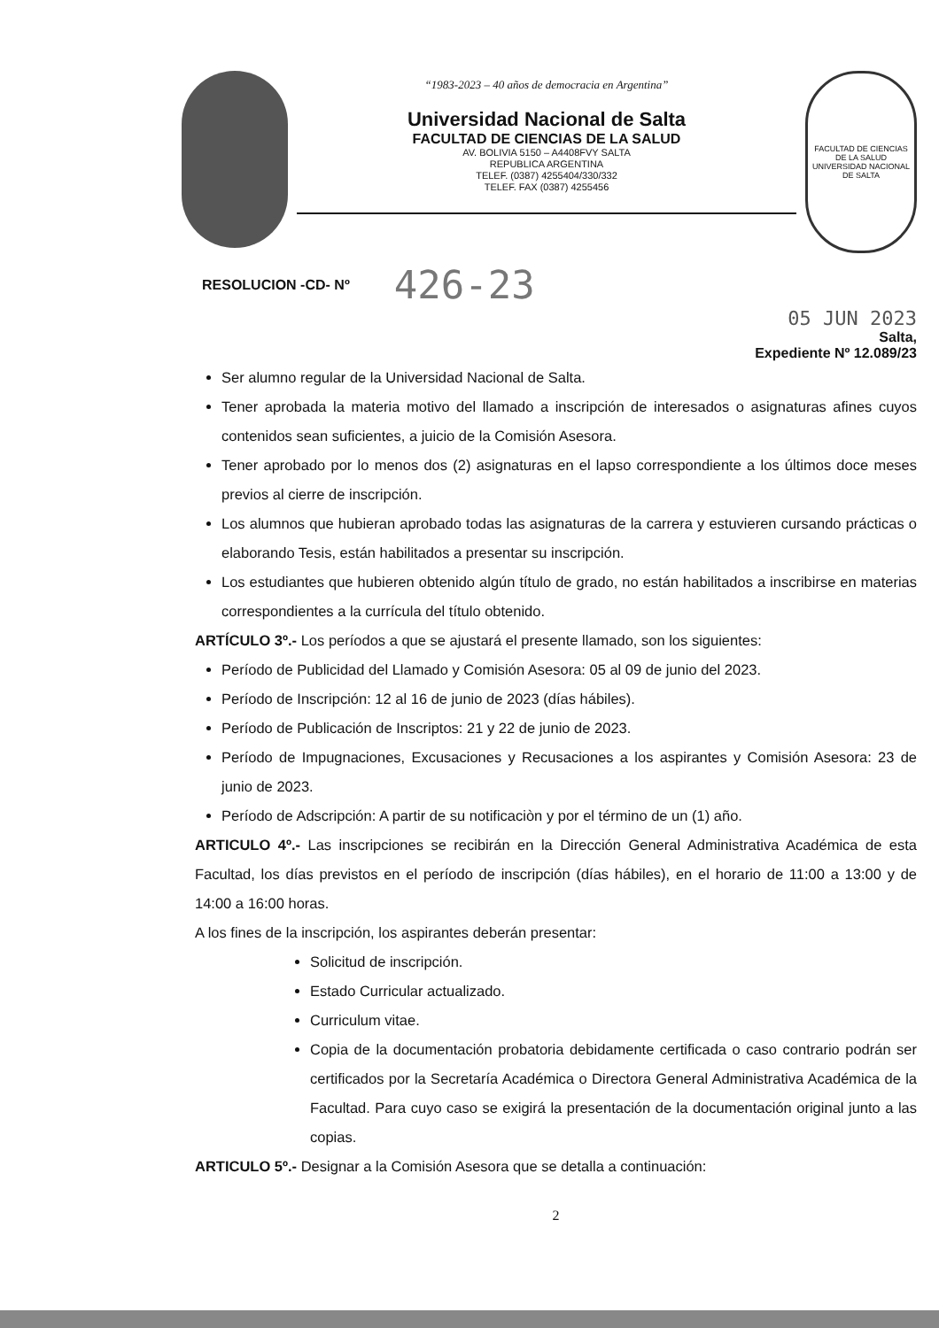“1983-2023 – 40 años de democracia en Argentina”
Universidad Nacional de Salta
FACULTAD DE CIENCIAS DE LA SALUD
AV. BOLIVIA 5150 – A4408FVY SALTA
REPUBLICA ARGENTINA
TELEF. (0387) 4255404/330/332
TELEF. FAX (0387) 4255456
FACULTAD DE CIENCIAS DE LA SALUD
UNIVERSIDAD NACIONAL DE SALTA
RESOLUCION -CD- Nº 426-23
05 JUN 2023
Salta,
Expediente Nº 12.089/23
Ser alumno regular de la Universidad Nacional de Salta.
Tener aprobada la materia motivo del llamado a inscripción de interesados o asignaturas afines cuyos contenidos sean suficientes, a juicio de la Comisión Asesora.
Tener aprobado por lo menos dos (2) asignaturas en el lapso correspondiente a los últimos doce meses previos al cierre de inscripción.
Los alumnos que hubieran aprobado todas las asignaturas de la carrera y estuvieren cursando prácticas o elaborando Tesis, están habilitados a presentar su inscripción.
Los estudiantes que hubieren obtenido algún título de grado, no están habilitados a inscribirse en materias correspondientes a la currícula del título obtenido.
ARTÍCULO 3º.- Los períodos a que se ajustará el presente llamado, son los siguientes:
Período de Publicidad del Llamado y Comisión Asesora: 05 al 09 de junio del 2023.
Período de Inscripción: 12 al 16 de junio de 2023 (días hábiles).
Período de Publicación de Inscriptos: 21 y 22 de junio de 2023.
Período de Impugnaciones, Excusaciones y Recusaciones a los aspirantes y Comisión Asesora: 23 de junio de 2023.
Período de Adscripción: A partir de su notificaciòn y por el término de un (1) año.
ARTICULO 4º.- Las inscripciones se recibirán en la Dirección General Administrativa Académica de esta Facultad, los días previstos en el período de inscripción (días hábiles), en el horario de 11:00 a 13:00 y de 14:00 a 16:00 horas.
A los fines de la inscripción, los aspirantes deberán presentar:
Solicitud de inscripción.
Estado Curricular actualizado.
Curriculum vitae.
Copia de la documentación probatoria debidamente certificada o caso contrario podrán ser certificados por la Secretaría Académica o Directora General Administrativa Académica de la Facultad. Para cuyo caso se exigirá la presentación de la documentación original junto a las copias.
ARTICULO 5º.- Designar a la Comisión Asesora que se detalla a continuación:
2